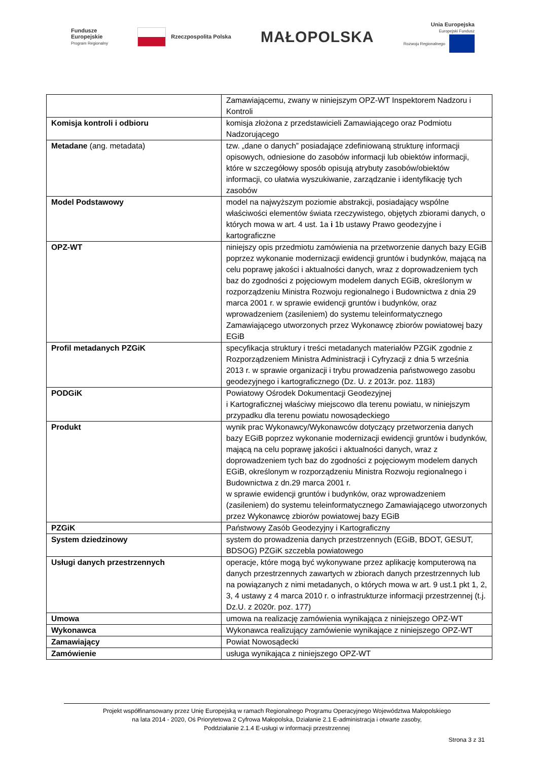Fundusze
Europejskie
Program Regionalny
Rzeczpospolita Polska
MAŁOPOLSKA
Unia Europejska
Europejski Fundusz
Rozwoju Regionalnego
| | Zamawiającemu, zwany w niniejszym OPZ-WT Inspektorem Nadzoru i Kontroli |
| Komisja kontroli i odbioru | komisja złożona z przedstawicieli Zamawiającego oraz Podmiotu Nadzorującego |
| Metadane (ang. metadata) | tzw. „dane o danych” posiadające zdefiniowaną strukturę informacji opisowych, odniesione do zasobów informacji lub obiektów informacji, które w szczegółowy sposób opisują atrybuty zasobów/obiektów informacji, co ułatwia wyszukiwanie, zarządzanie i identyfikację tych zasobów |
| Model Podstawowy | model na najwyższym poziomie abstrakcji, posiadający wspólne właściwości elementów świata rzeczywistego, objętych zbiorami danych, o których mowa w art. 4 ust. 1a i 1b ustawy Prawo geodezyjne i kartograficzne |
| OPZ-WT | niniejszy opis przedmiotu zamówienia na przetworzenie danych bazy EGiB poprzez wykonanie modernizacji ewidencji gruntów i budynków, mającą na celu poprawę jakości i aktualności danych, wraz z doprowadzeniem tych baz do zgodności z pojęciowym modelem danych EGiB, określonym w rozporządzeniu Ministra Rozwoju regionalnego i Budownictwa z dnia 29 marca 2001 r. w sprawie ewidencji gruntów i budynków, oraz wprowadzeniem (zasileniem) do systemu teleinformatycznego Zamawiającego utworzonych przez Wykonawcę zbiorów powiatowej bazy EGiB |
| Profil metadanych PZGiK | specyfikacja struktury i treści metadanych materiałów PZGiK zgodnie z Rozporządzeniem Ministra Administracji i Cyfryzacji z dnia 5 września 2013 r. w sprawie organizacji i trybu prowadzenia państwowego zasobu geodezyjnego i kartograficznego (Dz. U. z 2013r. poz. 1183) |
| PODGiK | Powiatowy Ośrodek Dokumentacji Geodezyjnej i Kartograficznej właściwy miejscowo dla terenu powiatu, w niniejszym przypadku dla terenu powiatu nowosądeckiego |
| Produkt | wynik prac Wykonawcy/Wykonawców dotyczący przetworzenia danych bazy EGiB poprzez wykonanie modernizacji ewidencji gruntów i budynków, mającą na celu poprawę jakości i aktualności danych, wraz z doprowadzeniem tych baz do zgodności z pojęciowym modelem danych EGiB, określonym w rozporządzeniu Ministra Rozwoju regionalnego i Budownictwa z dn.29 marca 2001 r. w sprawie ewidencji gruntów i budynków, oraz wprowadzeniem (zasileniem) do systemu teleinformatycznego Zamawiającego utworzonych przez Wykonawcę zbiorów powiatowej bazy EGiB |
| PZGiK | Państwowy Zasób Geodezyjny i Kartograficzny |
| System dziedzinowy | system do prowadzenia danych przestrzennych (EGiB, BDOT, GESUT, BDSOG) PZGiK szczebla powiatowego |
| Usługi danych przestrzennych | operacje, które mogą być wykonywane przez aplikację komputerową na danych przestrzennych zawartych w zbiorach danych przestrzennych lub na powiązanych z nimi metadanych, o których mowa w art. 9 ust.1 pkt 1, 2, 3, 4 ustawy z 4 marca 2010 r. o infrastrukturze informacji przestrzennej (t.j. Dz.U. z 2020r. poz. 177) |
| Umowa | umowa na realizację zamówienia wynikająca z niniejszego OPZ-WT |
| Wykonawca | Wykonawca realizujący zamówienie wynikające z niniejszego OPZ-WT |
| Zamawiający | Powiat Nowosądecki |
| Zamówienie | usługa wynikająca z niniejszego OPZ-WT |
Projekt współfinansowany przez Unię Europejską w ramach Regionalnego Programu Operacyjnego Województwa Małopolskiego
na lata 2014 - 2020, Oś Priorytetowa 2 Cyfrowa Małopolska, Działanie 2.1 E-administracja i otwarte zasoby,
Poddziałanie 2.1.4 E-usługi w informacji przestrzennej
Strona 3 z 31